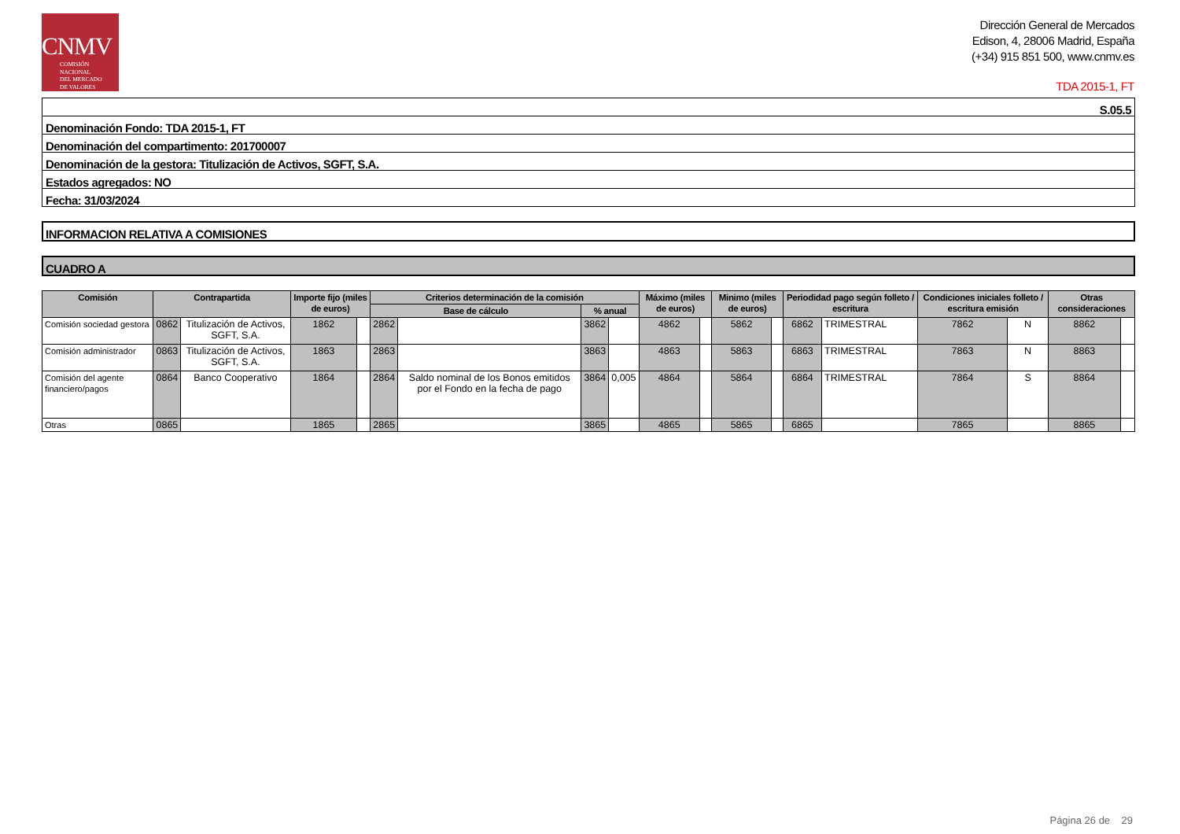CNMV
COMISIÓN
NACIONAL
DEL MERCADO
DE VALORES
Dirección General de Mercados
Edison, 4, 28006 Madrid, España
(+34) 915 851 500, www.cnmv.es
TDA 2015-1, FT
S.05.5
Denominación Fondo: TDA 2015-1, FT
Denominación del compartimento: 201700007
Denominación de la gestora: Titulización de Activos, SGFT, S.A.
Estados agregados: NO
Fecha: 31/03/2024
INFORMACION RELATIVA A COMISIONES
CUADRO A
| Comisión | Contrapartida | | Importe fijo (miles de euros) | | Criterios determinación de la comisión | | | | Máximo (miles de euros) | | Minimo (miles de euros) | | Periodidad pago según folleto / escritura | | Condiciones iniciales folleto / escritura emisión | | Otras consideraciones | |
| --- | --- | --- | --- | --- | --- | --- | --- | --- | --- | --- | --- | --- | --- | --- | --- | --- | --- | --- |
| | | | | | Base de cálculo | | % anual | | | | | | | | | | | |
| Comisión sociedad gestora | 0862 | Titulización de Activos, SGFT, S.A. | 1862 | | 2862 | | 3862 | | 4862 | | 5862 | | 6862 | TRIMESTRAL | 7862 | N | 8862 | |
| Comisión administrador | 0863 | Titulización de Activos, SGFT, S.A. | 1863 | | 2863 | | 3863 | | 4863 | | 5863 | | 6863 | TRIMESTRAL | 7863 | N | 8863 | |
| Comisión del agente financiero/pagos | 0864 | Banco Cooperativo | 1864 | | 2864 | Saldo nominal de los Bonos emitidos por el Fondo en la fecha de pago | 3864 | 0,005 | 4864 | | 5864 | | 6864 | TRIMESTRAL | 7864 | S | 8864 | |
| Otras | 0865 | | 1865 | | 2865 | | 3865 | | 4865 | | 5865 | | 6865 | | 7865 | | 8865 | |
Página 26 de 29